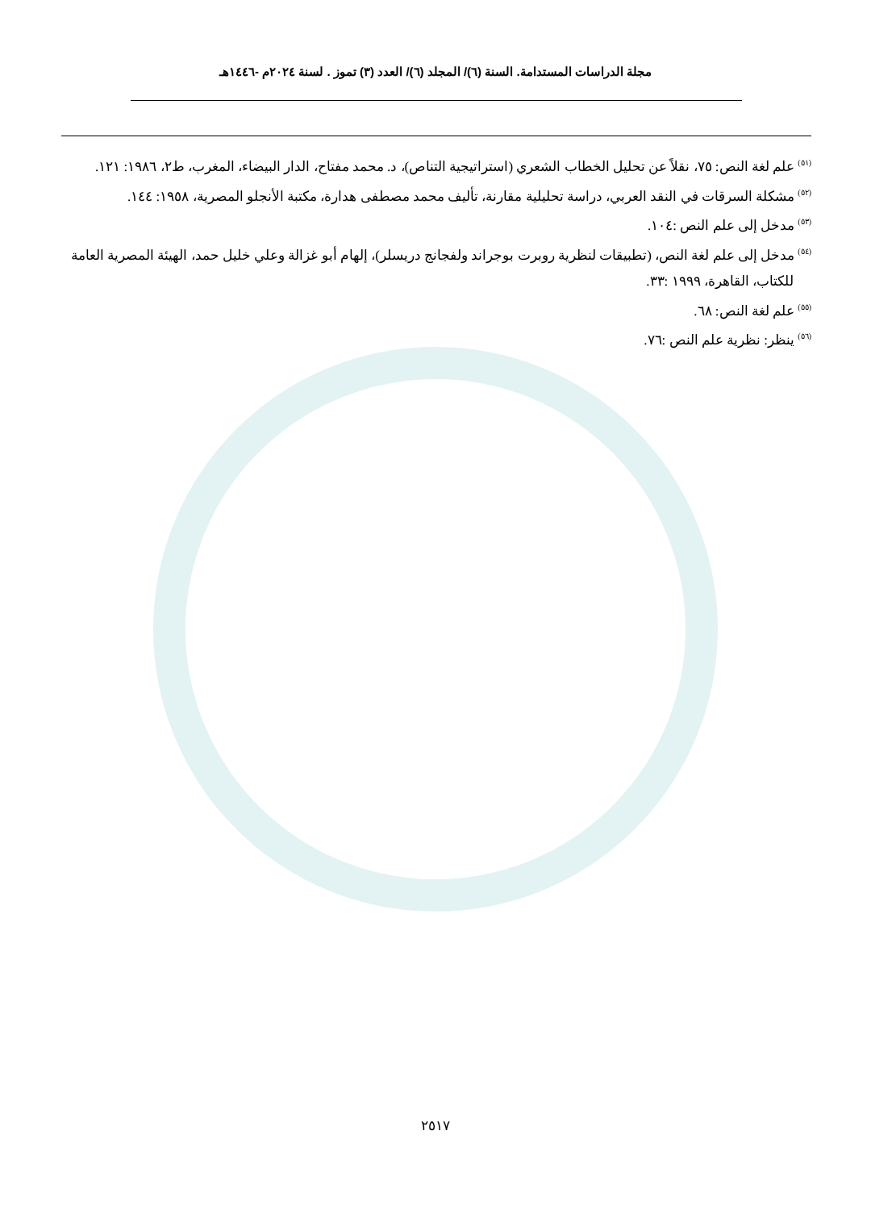مجلة الدراسات المستدامة. السنة (٦)/ المجلد (٦)/ العدد (٣) تموز . لسنة ٢٠٢٤م -١٤٤٦هـ
<sup>(٥١)</sup> علم لغة النص: ٧٥، نقلاً عن تحليل الخطاب الشعري (استراتيجية التناص)، د. محمد مفتاح، الدار البيضاء، المغرب، ط٢، ١٩٨٦: ١٢١.
<sup>(٥٢)</sup> مشكلة السرقات في النقد العربي، دراسة تحليلية مقارنة، تأليف محمد مصطفى هدارة، مكتبة الأنجلو المصرية، ١٩٥٨: ١٤٤.
<sup>(٥٣)</sup> مدخل إلى علم النص :١٠٤.
<sup>(٥٤)</sup> مدخل إلى علم لغة النص، (تطبيقات لنظرية روبرت بوجراند ولفجانج دريسلر)، إلهام أبو غزالة وعلي خليل حمد، الهيئة المصرية العامة للكتاب، القاهرة، ١٩٩٩ :٣٣.
<sup>(٥٥)</sup> علم لغة النص: ٦٨.
<sup>(٥٦)</sup> ينظر: نظرية علم النص :٧٦.
٢٥١٧